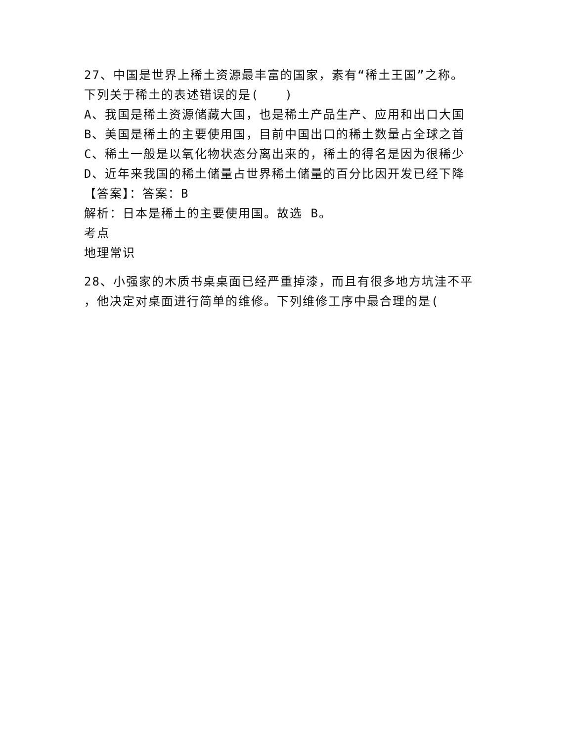27、中国是世界上稀土资源最丰富的国家，素有“稀土王国”之称。
下列关于稀土的表述错误的是(　　)
A、我国是稀土资源储藏大国，也是稀土产品生产、应用和出口大国
B、美国是稀土的主要使用国，目前中国出口的稀土数量占全球之首
C、稀土一般是以氧化物状态分离出来的，稀土的得名是因为很稀少
D、近年来我国的稀土储量占世界稀土储量的百分比因开发已经下降
【答案】：答案：B
解析：日本是稀土的主要使用国。故选 B。
考点
地理常识
28、小强家的木质书桌桌面已经严重掉漆，而且有很多地方坑洼不平
，他决定对桌面进行简单的维修。下列维修工序中最合理的是(